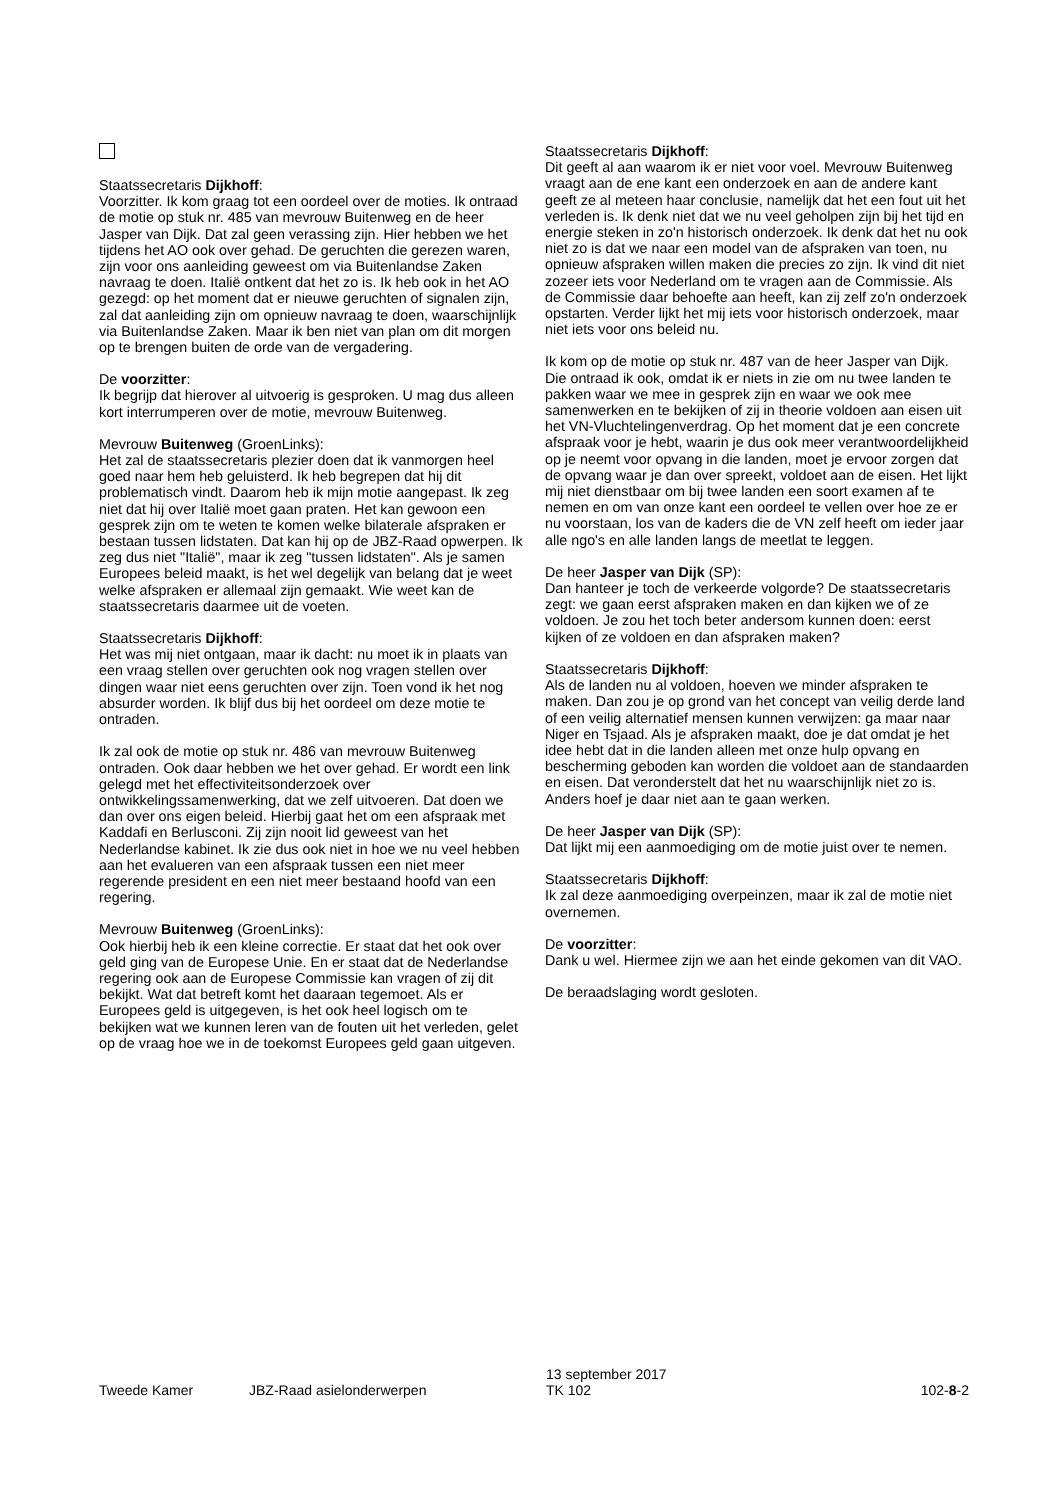Staatssecretaris Dijkhoff:
Voorzitter. Ik kom graag tot een oordeel over de moties. Ik ontraad de motie op stuk nr. 485 van mevrouw Buitenweg en de heer Jasper van Dijk. Dat zal geen verassing zijn. Hier hebben we het tijdens het AO ook over gehad. De geruchten die gerezen waren, zijn voor ons aanleiding geweest om via Buitenlandse Zaken navraag te doen. Italië ontkent dat het zo is. Ik heb ook in het AO gezegd: op het moment dat er nieuwe geruchten of signalen zijn, zal dat aanleiding zijn om opnieuw navraag te doen, waarschijnlijk via Buitenlandse Zaken. Maar ik ben niet van plan om dit morgen op te brengen buiten de orde van de vergadering.
De voorzitter:
Ik begrijp dat hierover al uitvoerig is gesproken. U mag dus alleen kort interrumperen over de motie, mevrouw Buitenweg.
Mevrouw Buitenweg (GroenLinks):
Het zal de staatssecretaris plezier doen dat ik vanmorgen heel goed naar hem heb geluisterd. Ik heb begrepen dat hij dit problematisch vindt. Daarom heb ik mijn motie aangepast. Ik zeg niet dat hij over Italië moet gaan praten. Het kan gewoon een gesprek zijn om te weten te komen welke bilaterale afspraken er bestaan tussen lidstaten. Dat kan hij op de JBZ-Raad opwerpen. Ik zeg dus niet "Italië", maar ik zeg "tussen lidstaten". Als je samen Europees beleid maakt, is het wel degelijk van belang dat je weet welke afspraken er allemaal zijn gemaakt. Wie weet kan de staatssecretaris daarmee uit de voeten.
Staatssecretaris Dijkhoff:
Het was mij niet ontgaan, maar ik dacht: nu moet ik in plaats van een vraag stellen over geruchten ook nog vragen stellen over dingen waar niet eens geruchten over zijn. Toen vond ik het nog absurder worden. Ik blijf dus bij het oordeel om deze motie te ontraden.
Ik zal ook de motie op stuk nr. 486 van mevrouw Buitenweg ontraden. Ook daar hebben we het over gehad. Er wordt een link gelegd met het effectiviteitsonderzoek over ontwikkelingssamenwerking, dat we zelf uitvoeren. Dat doen we dan over ons eigen beleid. Hierbij gaat het om een afspraak met Kaddafi en Berlusconi. Zij zijn nooit lid geweest van het Nederlandse kabinet. Ik zie dus ook niet in hoe we nu veel hebben aan het evalueren van een afspraak tussen een niet meer regerende president en een niet meer bestaand hoofd van een regering.
Mevrouw Buitenweg (GroenLinks):
Ook hierbij heb ik een kleine correctie. Er staat dat het ook over geld ging van de Europese Unie. En er staat dat de Nederlandse regering ook aan de Europese Commissie kan vragen of zij dit bekijkt. Wat dat betreft komt het daaraan tegemoet. Als er Europees geld is uitgegeven, is het ook heel logisch om te bekijken wat we kunnen leren van de fouten uit het verleden, gelet op de vraag hoe we in de toekomst Europees geld gaan uitgeven.
Staatssecretaris Dijkhoff:
Dit geeft al aan waarom ik er niet voor voel. Mevrouw Buitenweg vraagt aan de ene kant een onderzoek en aan de andere kant geeft ze al meteen haar conclusie, namelijk dat het een fout uit het verleden is. Ik denk niet dat we nu veel geholpen zijn bij het tijd en energie steken in zo'n historisch onderzoek. Ik denk dat het nu ook niet zo is dat we naar een model van de afspraken van toen, nu opnieuw afspraken willen maken die precies zo zijn. Ik vind dit niet zozeer iets voor Nederland om te vragen aan de Commissie. Als de Commissie daar behoefte aan heeft, kan zij zelf zo'n onderzoek opstarten. Verder lijkt het mij iets voor historisch onderzoek, maar niet iets voor ons beleid nu.
Ik kom op de motie op stuk nr. 487 van de heer Jasper van Dijk. Die ontraad ik ook, omdat ik er niets in zie om nu twee landen te pakken waar we mee in gesprek zijn en waar we ook mee samenwerken en te bekijken of zij in theorie voldoen aan eisen uit het VN-Vluchtelingenverdrag. Op het moment dat je een concrete afspraak voor je hebt, waarin je dus ook meer verantwoordelijkheid op je neemt voor opvang in die landen, moet je ervoor zorgen dat de opvang waar je dan over spreekt, voldoet aan de eisen. Het lijkt mij niet dienstbaar om bij twee landen een soort examen af te nemen en om van onze kant een oordeel te vellen over hoe ze er nu voorstaan, los van de kaders die de VN zelf heeft om ieder jaar alle ngo's en alle landen langs de meetlat te leggen.
De heer Jasper van Dijk (SP):
Dan hanteer je toch de verkeerde volgorde? De staatssecretaris zegt: we gaan eerst afspraken maken en dan kijken we of ze voldoen. Je zou het toch beter andersom kunnen doen: eerst kijken of ze voldoen en dan afspraken maken?
Staatssecretaris Dijkhoff:
Als de landen nu al voldoen, hoeven we minder afspraken te maken. Dan zou je op grond van het concept van veilig derde land of een veilig alternatief mensen kunnen verwijzen: ga maar naar Niger en Tsjaad. Als je afspraken maakt, doe je dat omdat je het idee hebt dat in die landen alleen met onze hulp opvang en bescherming geboden kan worden die voldoet aan de standaarden en eisen. Dat veronderstelt dat het nu waarschijnlijk niet zo is. Anders hoef je daar niet aan te gaan werken.
De heer Jasper van Dijk (SP):
Dat lijkt mij een aanmoediging om de motie juist over te nemen.
Staatssecretaris Dijkhoff:
Ik zal deze aanmoediging overpeinzen, maar ik zal de motie niet overnemen.
De voorzitter:
Dank u wel. Hiermee zijn we aan het einde gekomen van dit VAO.
De beraadslaging wordt gesloten.
Tweede Kamer JBZ-Raad asielonderwerpen
13 september 2017
TK 102
102-8-2